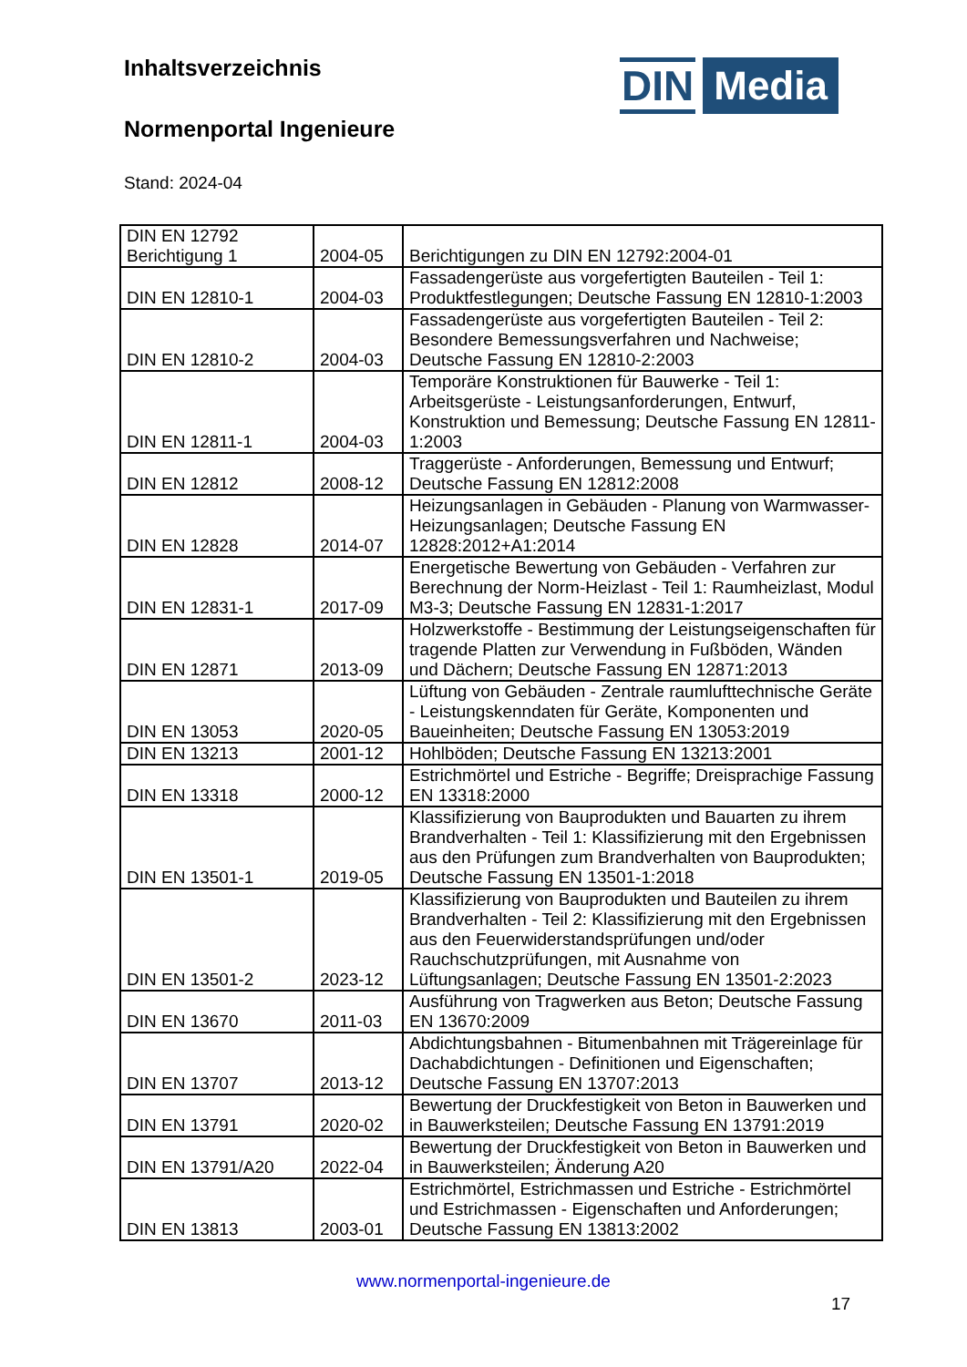Inhaltsverzeichnis
Normenportal Ingenieure
Stand: 2024-04
DIN Media
| DIN EN 12792 Berichtigung 1 | 2004-05 | Berichtigungen zu DIN EN 12792:2004-01 |
| DIN EN 12810-1 | 2004-03 | Fassadengerüste aus vorgefertigten Bauteilen - Teil 1: Produktfestlegungen; Deutsche Fassung EN 12810-1:2003 |
| DIN EN 12810-2 | 2004-03 | Fassadengerüste aus vorgefertigten Bauteilen - Teil 2: Besondere Bemessungsverfahren und Nachweise; Deutsche Fassung EN 12810-2:2003 |
| DIN EN 12811-1 | 2004-03 | Temporäre Konstruktionen für Bauwerke - Teil 1: Arbeitsgerüste - Leistungsanforderungen, Entwurf, Konstruktion und Bemessung; Deutsche Fassung EN 12811-1:2003 |
| DIN EN 12812 | 2008-12 | Traggerüste - Anforderungen, Bemessung und Entwurf; Deutsche Fassung EN 12812:2008 |
| DIN EN 12828 | 2014-07 | Heizungsanlagen in Gebäuden - Planung von Warmwasser-Heizungsanlagen; Deutsche Fassung EN 12828:2012+A1:2014 |
| DIN EN 12831-1 | 2017-09 | Energetische Bewertung von Gebäuden - Verfahren zur Berechnung der Norm-Heizlast - Teil 1: Raumheizlast, Modul M3-3; Deutsche Fassung EN 12831-1:2017 |
| DIN EN 12871 | 2013-09 | Holzwerkstoffe - Bestimmung der Leistungseigenschaften für tragende Platten zur Verwendung in Fußböden, Wänden und Dächern; Deutsche Fassung EN 12871:2013 |
| DIN EN 13053 | 2020-05 | Lüftung von Gebäuden - Zentrale raumlufttechnische Geräte - Leistungskenndaten für Geräte, Komponenten und Baueinheiten; Deutsche Fassung EN 13053:2019 |
| DIN EN 13213 | 2001-12 | Hohlböden; Deutsche Fassung EN 13213:2001 |
| DIN EN 13318 | 2000-12 | Estrichmörtel und Estriche - Begriffe; Dreisprachige Fassung EN 13318:2000 |
| DIN EN 13501-1 | 2019-05 | Klassifizierung von Bauprodukten und Bauarten zu ihrem Brandverhalten - Teil 1: Klassifizierung mit den Ergebnissen aus den Prüfungen zum Brandverhalten von Bauprodukten; Deutsche Fassung EN 13501-1:2018 |
| DIN EN 13501-2 | 2023-12 | Klassifizierung von Bauprodukten und Bauteilen zu ihrem Brandverhalten - Teil 2: Klassifizierung mit den Ergebnissen aus den Feuerwiderstandsprüfungen und/oder Rauchschutzprüfungen, mit Ausnahme von Lüftungsanlagen; Deutsche Fassung EN 13501-2:2023 |
| DIN EN 13670 | 2011-03 | Ausführung von Tragwerken aus Beton; Deutsche Fassung EN 13670:2009 |
| DIN EN 13707 | 2013-12 | Abdichtungsbahnen - Bitumenbahnen mit Trägereinlage für Dachabdichtungen - Definitionen und Eigenschaften; Deutsche Fassung EN 13707:2013 |
| DIN EN 13791 | 2020-02 | Bewertung der Druckfestigkeit von Beton in Bauwerken und in Bauwerksteilen; Deutsche Fassung EN 13791:2019 |
| DIN EN 13791/A20 | 2022-04 | Bewertung der Druckfestigkeit von Beton in Bauwerken und in Bauwerksteilen; Änderung A20 |
| DIN EN 13813 | 2003-01 | Estrichmörtel, Estrichmassen und Estriche - Estrichmörtel und Estrichmassen - Eigenschaften und Anforderungen; Deutsche Fassung EN 13813:2002 |
www.normenportal-ingenieure.de
17